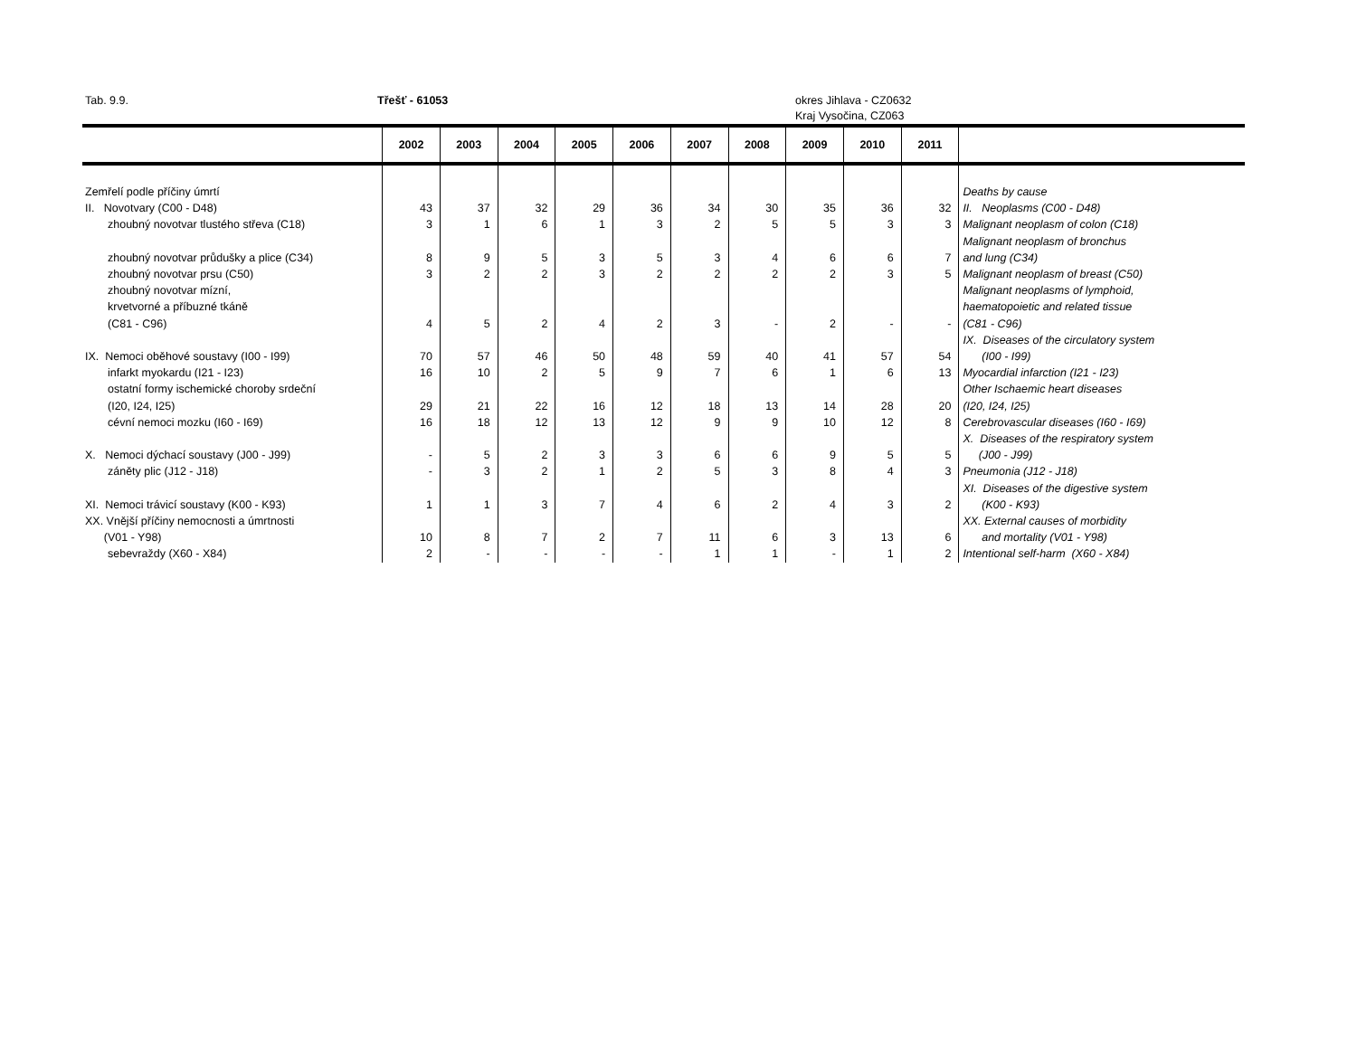Tab. 9.9. Třešť - 61053 okres Jihlava - CZ0632
Kraj Vysočina, CZ063
| | 2002 | 2003 | 2004 | 2005 | 2006 | 2007 | 2008 | 2009 | 2010 | 2011 | |
| --- | --- | --- | --- | --- | --- | --- | --- | --- | --- | --- | --- |
| Zemřelí podle příčiny úmrtí | | | | | | | | | | | Deaths by cause |
| II. Novotvary (C00 - D48) | 43 | 37 | 32 | 29 | 36 | 34 | 30 | 35 | 36 | 32 | II. Neoplasms (C00 - D48) |
| zhoubný novotvar tlustého střeva (C18) | 3 | 1 | 6 | 1 | 3 | 2 | 5 | 5 | 3 | 3 | Malignant neoplasm of colon (C18) |
| zhoubný novotvar průdušky a plice (C34) | 8 | 9 | 5 | 3 | 5 | 3 | 4 | 6 | 6 | 7 | Malignant neoplasm of bronchus and lung (C34) |
| zhoubný novotvar prsu (C50) | 3 | 2 | 2 | 3 | 2 | 2 | 2 | 2 | 3 | 5 | Malignant neoplasm of breast (C50) |
| zhoubný novotvar mízní, krvetvorné a příbuzné tkáně (C81 - C96) | 4 | 5 | 2 | 4 | 2 | 3 | - | 2 | - | - | Malignant neoplasms of lymphoid, haematopoietic and related tissue (C81 - C96) |
| IX. Nemoci oběhové soustavy (I00 - I99) | 70 | 57 | 46 | 50 | 48 | 59 | 40 | 41 | 57 | 54 | IX. Diseases of the circulatory system (I00 - I99) |
| infarkt myokardu (I21 - I23) | 16 | 10 | 2 | 5 | 9 | 7 | 6 | 1 | 6 | 13 | Myocardial infarction (I21 - I23) |
| ostatní formy ischemické choroby srdeční (I20, I24, I25) | 29 | 21 | 22 | 16 | 12 | 18 | 13 | 14 | 28 | 20 | Other Ischaemic heart diseases (I20, I24, I25) |
| cévní nemoci mozku (I60 - I69) | 16 | 18 | 12 | 13 | 12 | 9 | 9 | 10 | 12 | 8 | Cerebrovascular diseases (I60 - I69) |
| X. Nemoci dýchací soustavy (J00 - J99) | - | 5 | 2 | 3 | 3 | 6 | 6 | 9 | 5 | 5 | X. Diseases of the respiratory system (J00 - J99) |
| záněty plic (J12 - J18) | - | 3 | 2 | 1 | 2 | 5 | 3 | 8 | 4 | 3 | Pneumonia (J12 - J18) |
| XI. Nemoci trávicí soustavy (K00 - K93) | 1 | 1 | 3 | 7 | 4 | 6 | 2 | 4 | 3 | 2 | XI. Diseases of the digestive system (K00 - K93) |
| XX. Vnější příčiny nemocnosti a úmrtnosti (V01 - Y98) | 10 | 8 | 7 | 2 | 7 | 11 | 6 | 3 | 13 | 6 | XX. External causes of morbidity and mortality (V01 - Y98) |
| sebevraždy (X60 - X84) | 2 | - | - | - | - | 1 | 1 | - | 1 | 2 | Intentional self-harm (X60 - X84) |